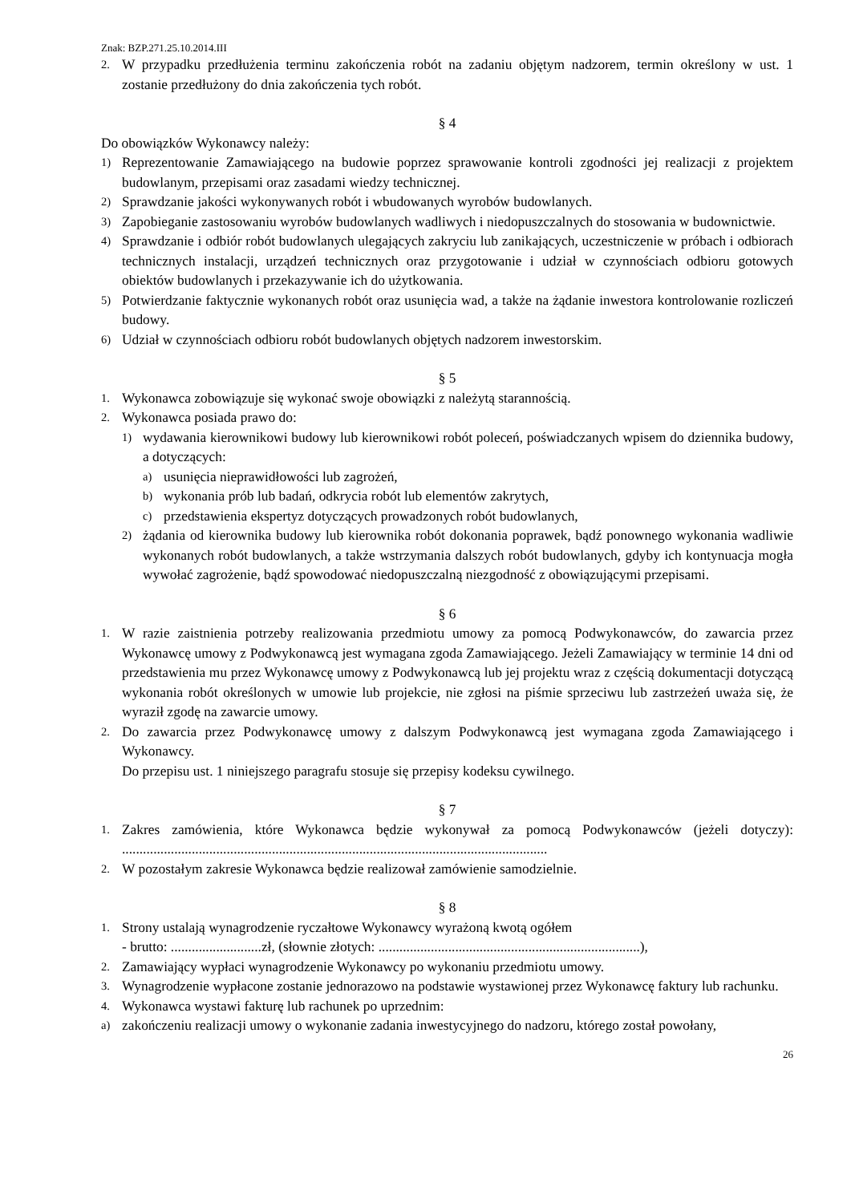Znak: BZP.271.25.10.2014.III
2. W przypadku przedłużenia terminu zakończenia robót na zadaniu objętym nadzorem, termin określony w ust. 1 zostanie przedłużony do dnia zakończenia tych robót.
§ 4
Do obowiązków Wykonawcy należy:
1) Reprezentowanie Zamawiającego na budowie poprzez sprawowanie kontroli zgodności jej realizacji z projektem budowlanym, przepisami oraz zasadami wiedzy technicznej.
2) Sprawdzanie jakości wykonywanych robót i wbudowanych wyrobów budowlanych.
3) Zapobieganie zastosowaniu wyrobów budowlanych wadliwych i niedopuszczalnych do stosowania w budownictwie.
4) Sprawdzanie i odbiór robót budowlanych ulegających zakryciu lub zanikających, uczestniczenie w próbach i odbiorach technicznych instalacji, urządzeń technicznych oraz przygotowanie i udział w czynnościach odbioru gotowych obiektów budowlanych i przekazywanie ich do użytkowania.
5) Potwierdzanie faktycznie wykonanych robót oraz usunięcia wad, a także na żądanie inwestora kontrolowanie rozliczeń budowy.
6) Udział w czynnościach odbioru robót budowlanych objętych nadzorem inwestorskim.
§ 5
1. Wykonawca zobowiązuje się wykonać swoje obowiązki z należytą starannością.
2. Wykonawca posiada prawo do:
1) wydawania kierownikowi budowy lub kierownikowi robót poleceń, poświadczanych wpisem do dziennika budowy, a dotyczących:
a) usunięcia nieprawidłowości lub zagrożeń,
b) wykonania prób lub badań, odkrycia robót lub elementów zakrytych,
c) przedstawienia ekspertyz dotyczących prowadzonych robót budowlanych,
2) żądania od kierownika budowy lub kierownika robót dokonania poprawek, bądź ponownego wykonania wadliwie wykonanych robót budowlanych, a także wstrzymania dalszych robót budowlanych, gdyby ich kontynuacja mogła wywołać zagrożenie, bądź spowodować niedopuszczalną niezgodność z obowiązującymi przepisami.
§ 6
1. W razie zaistnienia potrzeby realizowania przedmiotu umowy za pomocą Podwykonawców, do zawarcia przez Wykonawcę umowy z Podwykonawcą jest wymagana zgoda Zamawiającego. Jeżeli Zamawiający w terminie 14 dni od przedstawienia mu przez Wykonawcę umowy z Podwykonawcą lub jej projektu wraz z częścią dokumentacji dotyczącą wykonania robót określonych w umowie lub projekcie, nie zgłosi na piśmie sprzeciwu lub zastrzeżeń uważa się, że wyraził zgodę na zawarcie umowy.
2. Do zawarcia przez Podwykonawcę umowy z dalszym Podwykonawcą jest wymagana zgoda Zamawiającego i Wykonawcy.
Do przepisu ust. 1 niniejszego paragrafu stosuje się przepisy kodeksu cywilnego.
§ 7
1. Zakres zamówienia, które Wykonawca będzie wykonywał za pomocą Podwykonawców (jeżeli dotyczy): ..........................................................................................................................
2. W pozostałym zakresie Wykonawca będzie realizował zamówienie samodzielnie.
§ 8
1. Strony ustalają wynagrodzenie ryczałtowe Wykonawcy wyrażoną kwotą ogółem
- brutto: ..........................zł, (słownie złotych: ...........................................................................),
2. Zamawiający wypłaci wynagrodzenie Wykonawcy po wykonaniu przedmiotu umowy.
3. Wynagrodzenie wypłacone zostanie jednorazowo na podstawie wystawionej przez Wykonawcę faktury lub rachunku.
4. Wykonawca wystawi fakturę lub rachunek po uprzednim:
a) zakończeniu realizacji umowy o wykonanie zadania inwestycyjnego do nadzoru, którego został powołany,
26